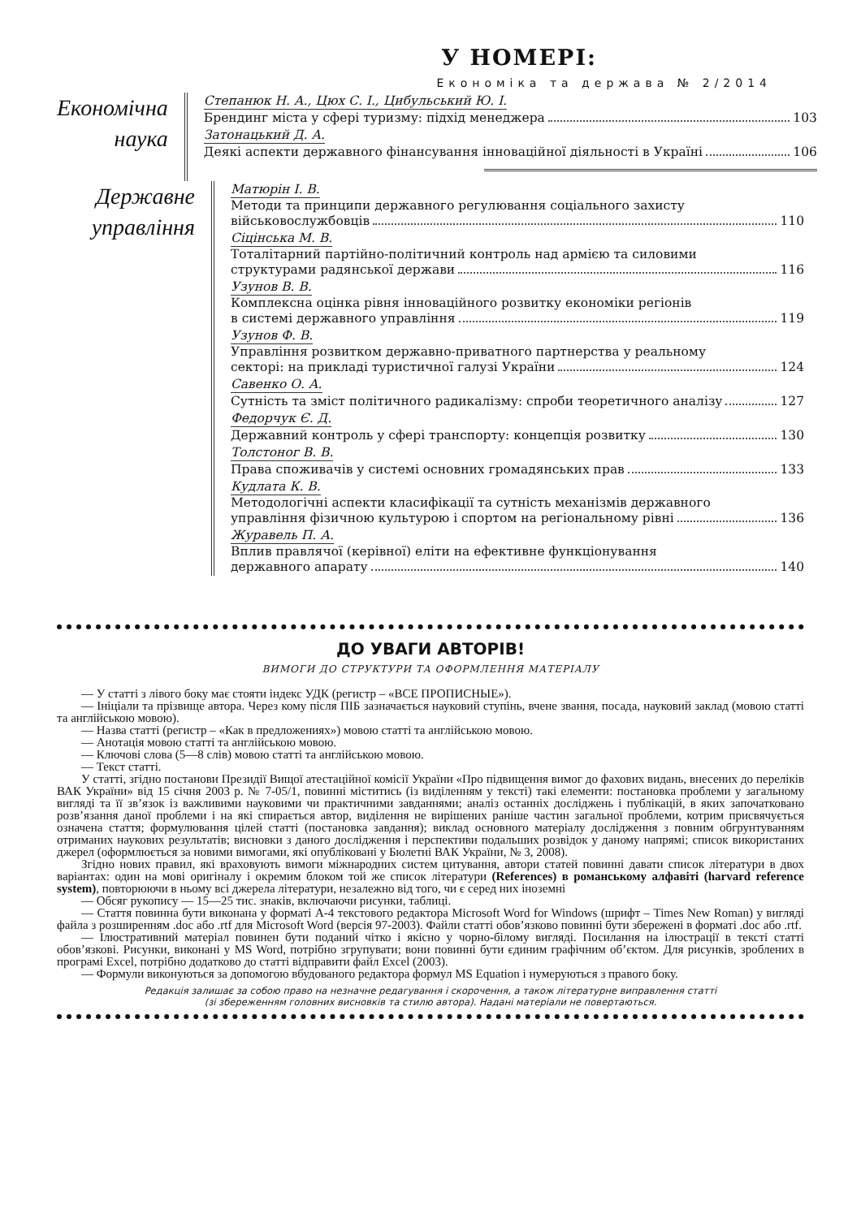У НОМЕРІ:
Економіка та держава № 2/2014
Економічна
наука
Степанюк Н. А., Цюх С. І., Цибульський Ю. І.
Брендинг міста у сфері туризму: підхід менеджера 103
Затонацький Д. А.
Деякі аспекти державного фінансування інноваційної діяльності в Україні 106
Державне
управління
Матюрін І. В.
Методи та принципи державного регулювання соціального захисту
військовослужбовців 110
Сіцінська М. В.
Тоталітарний партійно-політичний контроль над армією та силовими
структурами радянської держави 116
Узунов В. В.
Комплексна оцінка рівня інноваційного розвитку економіки регіонів
в системі державного управління 119
Узунов Ф. В.
Управління розвитком державно-приватного партнерства у реальному
секторі: на прикладі туристичної галузі України 124
Савенко О. А.
Сутність та зміст політичного радикалізму: спроби теоретичного аналізу 127
Федорчук Є. Д.
Державний контроль у сфері транспорту: концепція розвитку 130
Толстоног В. В.
Права споживачів у системі основних громадянських прав 133
Кудлата К. В.
Методологічні аспекти класифікації та сутність механізмів державного
управління фізичною культурою і спортом на регіональному рівні 136
Журавель П. А.
Вплив правлячої (керівної) еліти на ефективне функціонування
державного апарату 140
ДО УВАГИ АВТОРІВ!
ВИМОГИ ДО СТРУКТУРИ ТА ОФОРМЛЕННЯ МАТЕРІАЛУ
— У статті з лівого боку має стояти індекс УДК (регистр – «ВСЕ ПРОПИСНЫЕ»).
— Ініціали та прізвище автора. Через кому після ПІБ зазначається науковий ступінь, вчене звання, посада, науковий заклад (мовою статті та англійською мовою).
— Назва статті (регистр – «Как в предложениях») мовою статті та англійською мовою.
— Анотація мовою статті та англійською мовою.
— Ключові слова (5—8 слів) мовою статті та англійською мовою.
— Текст статті.
У статті, згідно постанови Президії Вищої атестаційної комісії України «Про підвищення вимог до фахових видань, внесених до переліків ВАК України» від 15 січня 2003 р. № 7-05/1, повинні міститись (із виділенням у тексті) такі елементи: постановка проблеми у загальному вигляді та її зв’язок із важливими науковими чи практичними завданнями; аналіз останніх досліджень і публікацій, в яких започатковано розв’язання даної проблеми і на які спирається автор, виділення не вирішених раніше частин загальної проблеми, котрим присвячується означена стаття; формулювання цілей статті (постановка завдання); виклад основного матеріалу дослідження з повним обгрунтуванням отриманих наукових результатів; висновки з даного дослідження і перспективи подальших розвідок у даному напрямі; список використаних джерел (оформлюється за новими вимогами, які опубліковані у Бюлетні ВАК України, № 3, 2008).
Згідно нових правил, які враховують вимоги міжнародних систем цитування, автори статей повинні давати список літератури в двох варіантах: один на мові оригіналу і окремим блоком той же список літератури (References) в романському алфавіті (harvard reference system), повторюючи в ньому всі джерела літератури, незалежно від того, чи є серед них іноземні
— Обсяг рукопису — 15—25 тис. знаків, включаючи рисунки, таблиці.
— Стаття повинна бути виконана у форматі А-4 текстового редактора Microsoft Word for Windows (шрифт – Times New Roman) у вигляді файла з розширенням .doc або .rtf для Microsoft Word (версія 97-2003). Файли статті обов’язково повинні бути збережені в форматі .doc або .rtf.
— Ілюстративний матеріал повинен бути поданий чітко і якісно у чорно-білому вигляді. Посилання на ілюстрації в тексті статті обов’язкові. Рисунки, виконані у MS Word, потрібно згрупувати; вони повинні бути єдиним графічним об’єктом. Для рисунків, зроблених в програмі Excel, потрібно додатково до статті відправити файл Excel (2003).
— Формули виконуються за допомогою вбудованого редактора формул MS Equation і нумеруються з правого боку.
Редакція залишає за собою право на незначне редагування і скорочення, а також літературне виправлення статті
(зі збереженням головних висновків та стилю автора). Надані матеріали не повертаються.